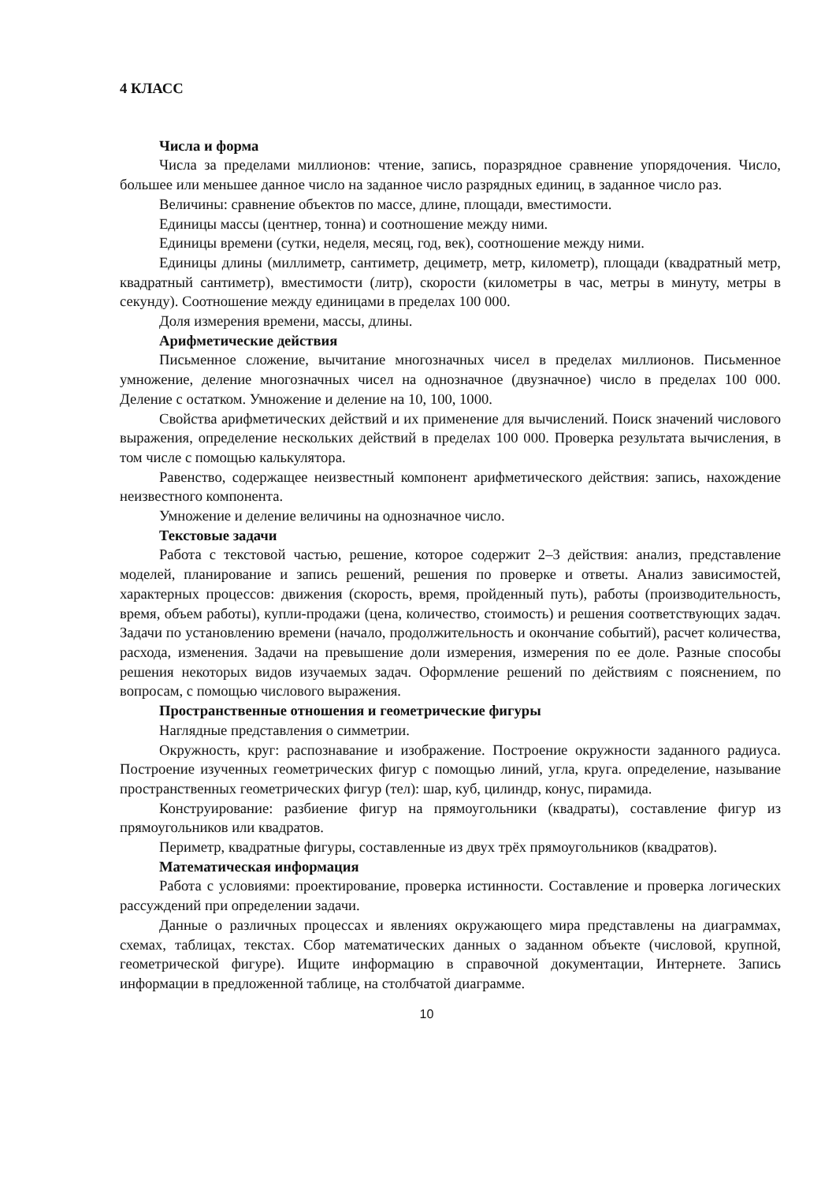4 КЛАСС
Числа и форма
Числа за пределами миллионов: чтение, запись, поразрядное сравнение упорядочения. Число, большее или меньшее данное число на заданное число разрядных единиц, в заданное число раз.
Величины: сравнение объектов по массе, длине, площади, вместимости.
Единицы массы (центнер, тонна) и соотношение между ними.
Единицы времени (сутки, неделя, месяц, год, век), соотношение между ними.
Единицы длины (миллиметр, сантиметр, дециметр, метр, километр), площади (квадратный метр, квадратный сантиметр), вместимости (литр), скорости (километры в час, метры в минуту, метры в секунду). Соотношение между единицами в пределах 100 000.
Доля измерения времени, массы, длины.
Арифметические действия
Письменное сложение, вычитание многозначных чисел в пределах миллионов. Письменное умножение, деление многозначных чисел на однозначное (двузначное) число в пределах 100 000. Деление с остатком. Умножение и деление на 10, 100, 1000.
Свойства арифметических действий и их применение для вычислений. Поиск значений числового выражения, определение нескольких действий в пределах 100 000. Проверка результата вычисления, в том числе с помощью калькулятора.
Равенство, содержащее неизвестный компонент арифметического действия: запись, нахождение неизвестного компонента.
Умножение и деление величины на однозначное число.
Текстовые задачи
Работа с текстовой частью, решение, которое содержит 2–3 действия: анализ, представление моделей, планирование и запись решений, решения по проверке и ответы. Анализ зависимостей, характерных процессов: движения (скорость, время, пройденный путь), работы (производительность, время, объем работы), купли-продажи (цена, количество, стоимость) и решения соответствующих задач. Задачи по установлению времени (начало, продолжительность и окончание событий), расчет количества, расхода, изменения. Задачи на превышение доли измерения, измерения по ее доле. Разные способы решения некоторых видов изучаемых задач. Оформление решений по действиям с пояснением, по вопросам, с помощью числового выражения.
Пространственные отношения и геометрические фигуры
Наглядные представления о симметрии.
Окружность, круг: распознавание и изображение. Построение окружности заданного радиуса. Построение изученных геометрических фигур с помощью линий, угла, круга. определение, называние пространственных геометрических фигур (тел): шар, куб, цилиндр, конус, пирамида.
Конструирование: разбиение фигур на прямоугольники (квадраты), составление фигур из прямоугольников или квадратов.
Периметр, квадратные фигуры, составленные из двух трёх прямоугольников (квадратов).
Математическая информация
Работа с условиями: проектирование, проверка истинности. Составление и проверка логических рассуждений при определении задачи.
Данные о различных процессах и явлениях окружающего мира представлены на диаграммах, схемах, таблицах, текстах. Сбор математических данных о заданном объекте (числовой, крупной, геометрической фигуре). Ищите информацию в справочной документации, Интернете. Запись информации в предложенной таблице, на столбчатой диаграмме.
10